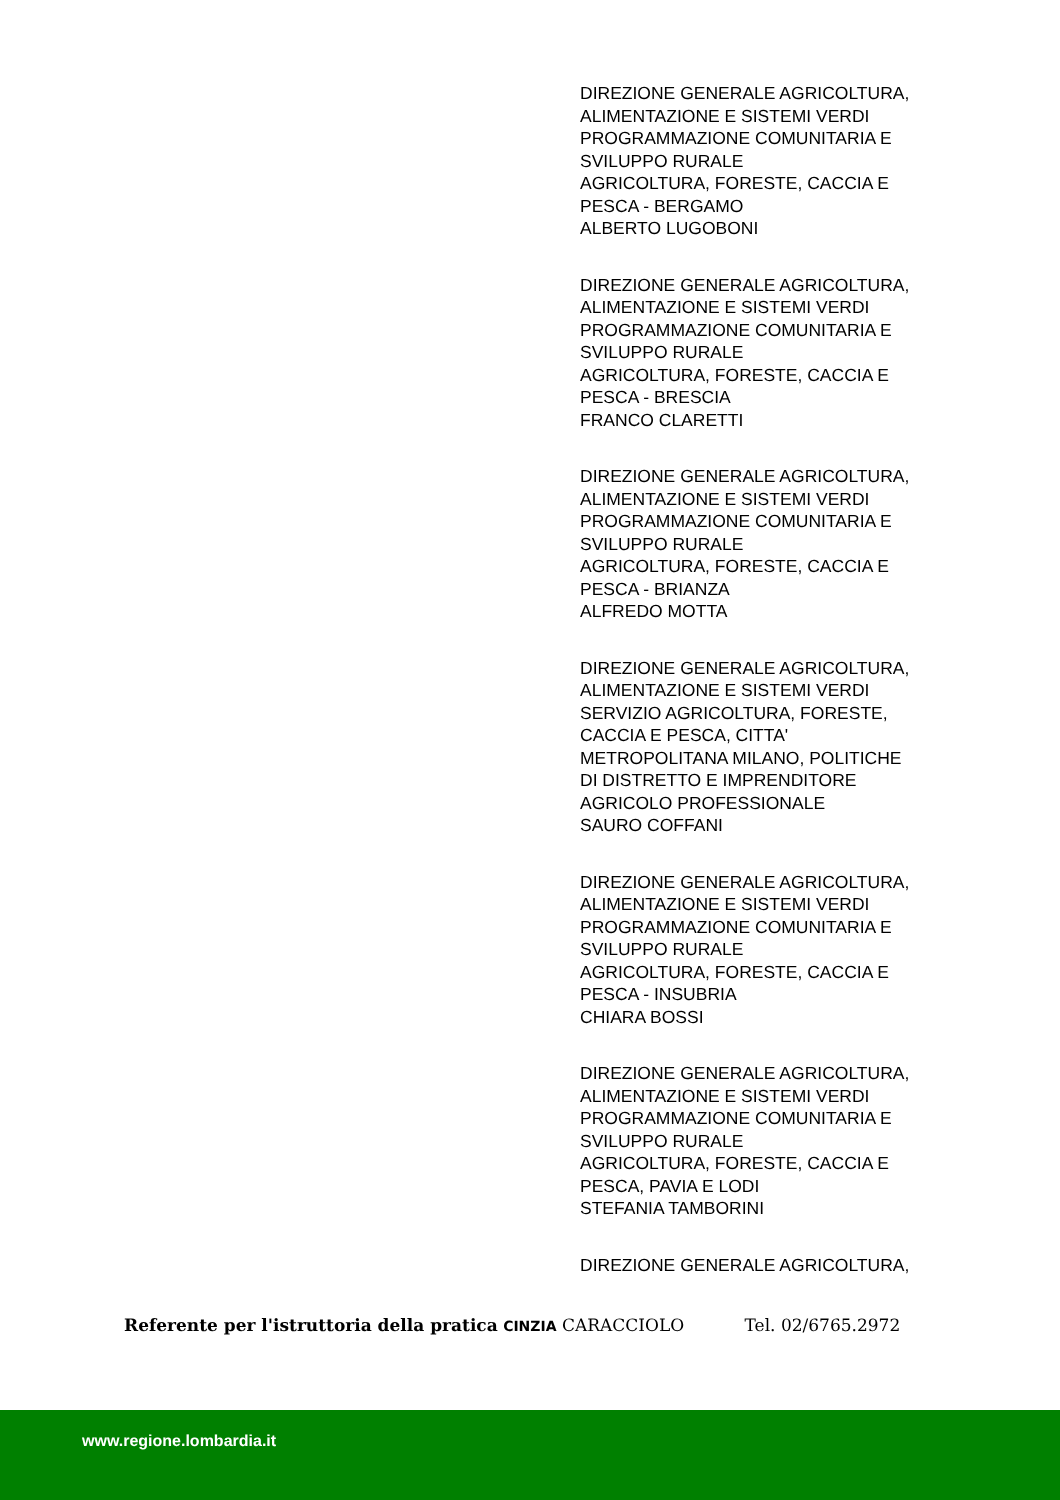DIREZIONE GENERALE AGRICOLTURA,
ALIMENTAZIONE E SISTEMI VERDI
PROGRAMMAZIONE COMUNITARIA E
SVILUPPO RURALE
AGRICOLTURA, FORESTE, CACCIA E
PESCA - BERGAMO
ALBERTO LUGOBONI
DIREZIONE GENERALE AGRICOLTURA,
ALIMENTAZIONE E SISTEMI VERDI
PROGRAMMAZIONE COMUNITARIA E
SVILUPPO RURALE
AGRICOLTURA, FORESTE, CACCIA E
PESCA - BRESCIA
FRANCO CLARETTI
DIREZIONE GENERALE AGRICOLTURA,
ALIMENTAZIONE E SISTEMI VERDI
PROGRAMMAZIONE COMUNITARIA E
SVILUPPO RURALE
AGRICOLTURA, FORESTE, CACCIA E
PESCA - BRIANZA
ALFREDO MOTTA
DIREZIONE GENERALE AGRICOLTURA,
ALIMENTAZIONE E SISTEMI VERDI
SERVIZIO AGRICOLTURA, FORESTE,
CACCIA E PESCA, CITTA'
METROPOLITANA MILANO, POLITICHE
DI DISTRETTO E IMPRENDITORE
AGRICOLO PROFESSIONALE
SAURO COFFANI
DIREZIONE GENERALE AGRICOLTURA,
ALIMENTAZIONE E SISTEMI VERDI
PROGRAMMAZIONE COMUNITARIA E
SVILUPPO RURALE
AGRICOLTURA, FORESTE, CACCIA E
PESCA - INSUBRIA
CHIARA BOSSI
DIREZIONE GENERALE AGRICOLTURA,
ALIMENTAZIONE E SISTEMI VERDI
PROGRAMMAZIONE COMUNITARIA E
SVILUPPO RURALE
AGRICOLTURA, FORESTE, CACCIA E
PESCA, PAVIA E LODI
STEFANIA TAMBORINI
DIREZIONE GENERALE AGRICOLTURA,
Referente per l'istruttoria della pratica CINZIA CARACCIOLO Tel. 02/6765.2972
www.regione.lombardia.it